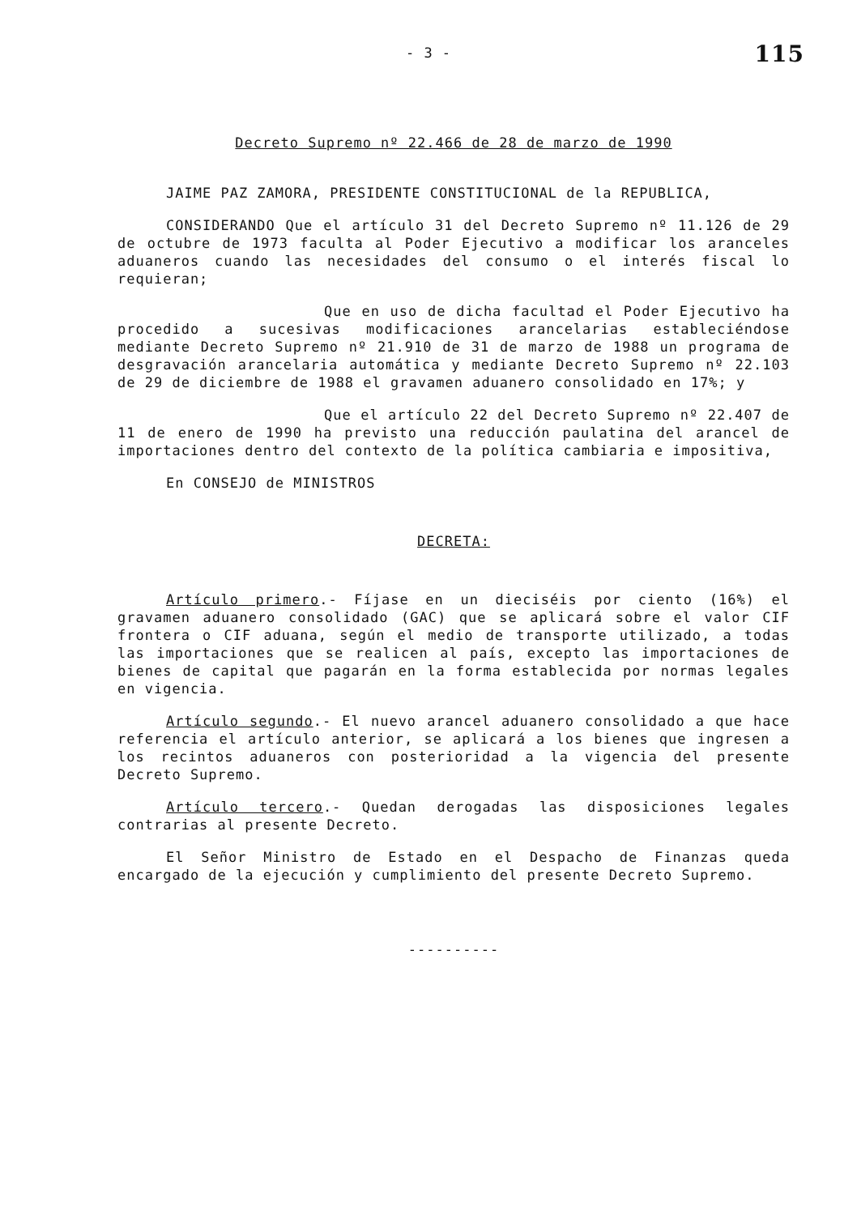- 3 -
115
Decreto Supremo nº 22.466 de 28 de marzo de 1990
JAIME PAZ ZAMORA, PRESIDENTE CONSTITUCIONAL de la REPUBLICA,
CONSIDERANDO Que el artículo 31 del Decreto Supremo nº 11.126 de 29 de octubre de 1973 faculta al Poder Ejecutivo a modificar los aranceles aduaneros cuando las necesidades del consumo o el interés fiscal lo requieran;
Que en uso de dicha facultad el Poder Ejecutivo ha procedido a sucesivas modificaciones arancelarias estableciéndose mediante Decreto Supremo nº 21.910 de 31 de marzo de 1988 un programa de desgravación arancelaria automática y mediante Decreto Supremo nº 22.103 de 29 de diciembre de 1988 el gravamen aduanero consolidado en 17%; y
Que el artículo 22 del Decreto Supremo nº 22.407 de 11 de enero de 1990 ha previsto una reducción paulatina del arancel de importaciones dentro del contexto de la política cambiaria e impositiva,
En CONSEJO de MINISTROS
DECRETA:
Artículo primero.- Fíjase en un dieciséis por ciento (16%) el gravamen aduanero consolidado (GAC) que se aplicará sobre el valor CIF frontera o CIF aduana, según el medio de transporte utilizado, a todas las importaciones que se realicen al país, excepto las importaciones de bienes de capital que pagarán en la forma establecida por normas legales en vigencia.
Artículo segundo.- El nuevo arancel aduanero consolidado a que hace referencia el artículo anterior, se aplicará a los bienes que ingresen a los recintos aduaneros con posterioridad a la vigencia del presente Decreto Supremo.
Artículo tercero.- Quedan derogadas las disposiciones legales contrarias al presente Decreto.
El Señor Ministro de Estado en el Despacho de Finanzas queda encargado de la ejecución y cumplimiento del presente Decreto Supremo.
----------